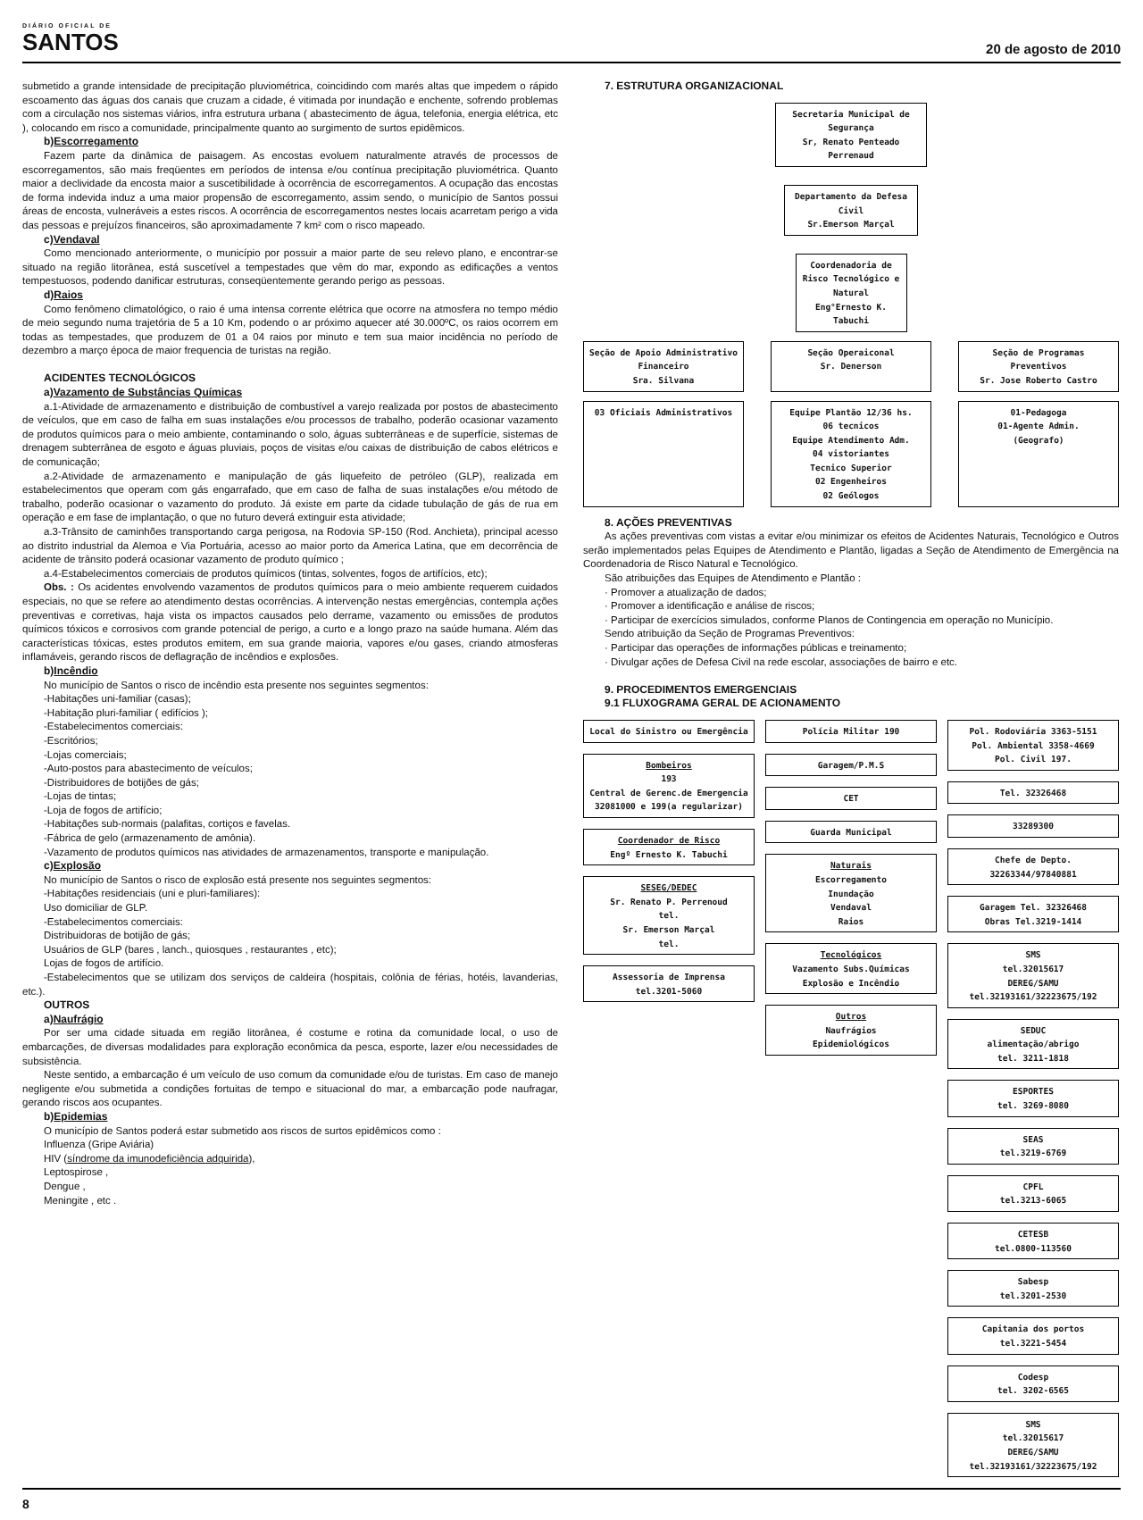DIÁRIO OFICIAL DE
SANTOS
20 de agosto de 2010
submetido a grande intensidade de precipitação pluviométrica, coincidindo com marés altas que impedem o rápido escoamento das águas dos canais que cruzam a cidade, é vitimada por inundação e enchente, sofrendo problemas com a circulação nos sistemas viários, infra estrutura urbana ( abastecimento de água, telefonia, energia elétrica, etc ), colocando em risco a comunidade, principalmente quanto ao surgimento de surtos epidêmicos.
b)Escorregamento
Fazem parte da dinâmica de paisagem. As encostas evoluem naturalmente através de processos de escorregamentos, são mais freqüentes em períodos de intensa e/ou contínua precipitação pluviométrica. Quanto maior a declividade da encosta maior a suscetibilidade à ocorrência de escorregamentos. A ocupação das encostas de forma indevida induz a uma maior propensão de escorregamento, assim sendo, o município de Santos possui áreas de encosta, vulneráveis a estes riscos. A ocorrência de escorregamentos nestes locais acarretam perigo a vida das pessoas e prejuízos financeiros, são aproximadamente 7 km² com o risco mapeado.
c)Vendaval
Como mencionado anteriormente, o município por possuir a maior parte de seu relevo plano, e encontrar-se situado na região litorânea, está suscetível a tempestades que vêm do mar, expondo as edificações a ventos tempestuosos, podendo danificar estruturas, conseqüentemente gerando perigo as pessoas.
d)Raios
Como fenômeno climatológico, o raio é uma intensa corrente elétrica que ocorre na atmosfera no tempo médio de meio segundo numa trajetória de 5 a 10 Km, podendo o ar próximo aquecer até 30.000ºC, os raios ocorrem em todas as tempestades, que produzem de 01 a 04 raios por minuto e tem sua maior incidência no período de dezembro a março época de maior frequencia de turistas na região.
ACIDENTES TECNOLÓGICOS
a)Vazamento de Substâncias Químicas
a.1-Atividade de armazenamento e distribuição de combustível a varejo realizada por postos de abastecimento de veículos, que em caso de falha em suas instalações e/ou processos de trabalho, poderão ocasionar vazamento de produtos químicos para o meio ambiente, contaminando o solo, águas subterrâneas e de superfície, sistemas de drenagem subterrânea de esgoto e águas pluviais, poços de visitas e/ou caixas de distribuição de cabos elétricos e de comunicação;
a.2-Atividade de armazenamento e manipulação de gás liquefeito de petróleo (GLP), realizada em estabelecimentos que operam com gás engarrafado, que em caso de falha de suas instalações e/ou método de trabalho, poderão ocasionar o vazamento do produto. Já existe em parte da cidade tubulação de gás de rua em operação e em fase de implantação, o que no futuro deverá extinguir esta atividade;
a.3-Trânsito de caminhões transportando carga perigosa, na Rodovia SP-150 (Rod. Anchieta), principal acesso ao distrito industrial da Alemoa e Via Portuária, acesso ao maior porto da America Latina, que em decorrência de acidente de trânsito poderá ocasionar vazamento de produto químico ;
a.4-Estabelecimentos comerciais de produtos químicos (tintas, solventes, fogos de artifícios, etc);
Obs. : Os acidentes envolvendo vazamentos de produtos químicos para o meio ambiente requerem cuidados especiais, no que se refere ao atendimento destas ocorrências. A intervenção nestas emergências, contempla ações preventivas e corretivas, haja vista os impactos causados pelo derrame, vazamento ou emissões de produtos químicos tóxicos e corrosivos com grande potencial de perigo, a curto e a longo prazo na saúde humana. Além das características tóxicas, estes produtos emitem, em sua grande maioria, vapores e/ou gases, criando atmosferas inflamáveis, gerando riscos de deflagração de incêndios e explosões.
b)Incêndio
No município de Santos o risco de incêndio esta presente nos seguintes segmentos:
-Habitações uni-familiar (casas);
-Habitação pluri-familiar ( edifícios );
-Estabelecimentos comerciais:
-Escritórios;
-Lojas comerciais;
-Auto-postos para abastecimento de veículos;
-Distribuidores de botijões de gás;
-Lojas de tintas;
-Loja de fogos de artifício;
-Habitações sub-normais (palafitas, cortiços e favelas.
-Fábrica de gelo (armazenamento de amônia).
-Vazamento de produtos químicos nas atividades de armazenamentos, transporte e manipulação.
c)Explosão
No município de Santos o risco de explosão está presente nos seguintes segmentos:
-Habitações residenciais (uni e pluri-familiares):
Uso domiciliar de GLP.
-Estabelecimentos comerciais:
Distribuidoras de botijão de gás;
Usuários de GLP (bares , lanch., quiosques , restaurantes , etc);
Lojas de fogos de artifício.
-Estabelecimentos que se utilizam dos serviços de caldeira (hospitais, colônia de férias, hotéis, lavanderias, etc.).
OUTROS
a)Naufrágio
Por ser uma cidade situada em região litorânea, é costume e rotina da comunidade local, o uso de embarcações, de diversas modalidades para exploração econômica da pesca, esporte, lazer e/ou necessidades de subsistência.
Neste sentido, a embarcação é um veículo de uso comum da comunidade e/ou de turistas. Em caso de manejo negligente e/ou submetida a condições fortuitas de tempo e situacional do mar, a embarcação pode naufragar, gerando riscos aos ocupantes.
b)Epidemias
O município de Santos poderá estar submetido aos riscos de surtos epidêmicos como :
Influenza (Gripe Aviária)
HIV (síndrome da imunodeficiência adquirida),
Leptospirose ,
Dengue ,
Meningite , etc .
7. ESTRUTURA ORGANIZACIONAL
Secretaria Municipal de Segurança
Sr, Renato Penteado Perrenaud
Departamento da Defesa Civil
Sr.Emerson Marçal
Coordenadoria de Risco Tecnológico e Natural
Eng°Ernesto K. Tabuchi
Seção de Apoio Administrativo Financeiro
Sra. Silvana
Seção Operaiconal
Sr. Denerson
Seção de Programas Preventivos
Sr. Jose Roberto Castro
03 Oficiais Administrativos Equipe Plantão 12/36 hs.
06 tecnicos
Equipe Atendimento Adm.
04 vistoriantes
Tecnico Superior
02 Engenheiros
02 Geólogos
01-Pedagoga
01-Agente Admin.
(Geografo)
8. AÇÕES PREVENTIVAS
As ações preventivas com vistas a evitar e/ou minimizar os efeitos de Acidentes Naturais, Tecnológico e Outros serão implementados pelas Equipes de Atendimento e Plantão, ligadas a Seção de Atendimento de Emergência na Coordenadoria de Risco Natural e Tecnológico.
São atribuições das Equipes de Atendimento e Plantão :
· Promover a atualização de dados;
· Promover a identificação e análise de riscos;
· Participar de exercícios simulados, conforme Planos de Contingencia em operação no Município.
Sendo atribuição da Seção de Programas Preventivos:
· Participar das operações de informações públicas e treinamento;
· Divulgar ações de Defesa Civil na rede escolar, associações de bairro e etc.
9. PROCEDIMENTOS EMERGENCIAIS
9.1 FLUXOGRAMA GERAL DE ACIONAMENTO
Local do Sinistro ou Emergência
Bombeiros
193
Central de Gerenc.de Emergencia 32081000 e 199(a regularizar)
Coordenador de Risco
Engº Ernesto K. Tabuchi
SESEG/DEDEC
Sr. Renato P. Perrenoud
tel.
Sr. Emerson Marçal
tel.
Assessoria de Imprensa
tel.3201-5060
Polícia Militar 190
Garagem/P.M.S
CET
Guarda Municipal
Naturais
Escorregamento
Inundação
Vendaval
Raios
Tecnológicos
Vazamento Subs.Químicas
Explosão e Incêndio
Outros
Naufrágios
Epidemiológicos
Pol. Rodoviária 3363-5151
Pol. Ambiental 3358-4669
Pol. Civil 197.
Tel. 32326468
33289300
Chefe de Depto.
32263344/97840881
Garagem Tel. 32326468
Obras Tel.3219-1414
SMS
tel.32015617
DEREG/SAMU
tel.32193161/32223675/192
SEDUC
alimentação/abrigo
tel. 3211-1818
ESPORTES
tel. 3269-8080
SEAS
tel.3219-6769
CPFL
tel.3213-6065
CETESB
tel.0800-113560
Sabesp
tel.3201-2530
Capitania dos portos
tel.3221-5454
Codesp
tel. 3202-6565
SMS
tel.32015617
DEREG/SAMU
tel.32193161/32223675/192
8